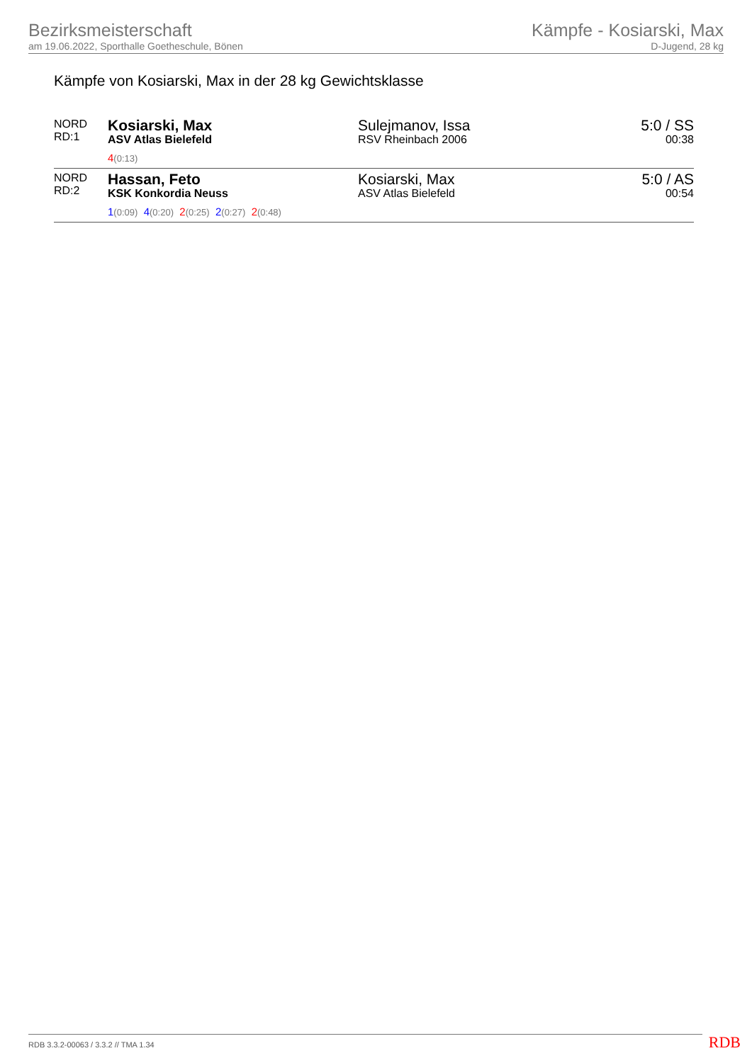Bezirksmeisterschaft
am 19.06.2022, Sporthalle Goetheschule, Bönen
Kämpfe - Kosiarski, Max
D-Jugend, 28 kg
Kämpfe von Kosiarski, Max in der 28 kg Gewichtsklasse
| NORD RD:1 | Kosiarski, Max ASV Atlas Bielefeld 4 (0:13) | Sulejmanov, Issa RSV Rheinbach 2006 | 5:0 / SS 00:38 |
| NORD RD:2 | Hassan, Feto KSK Konkordia Neuss 1 (0:09) 4 (0:20) 2 (0:25) 2 (0:27) 2 (0:48) | Kosiarski, Max ASV Atlas Bielefeld | 5:0 / AS 00:54 |
RDB 3.3.2-00063 / 3.3.2 // TMA 1.34
RDB